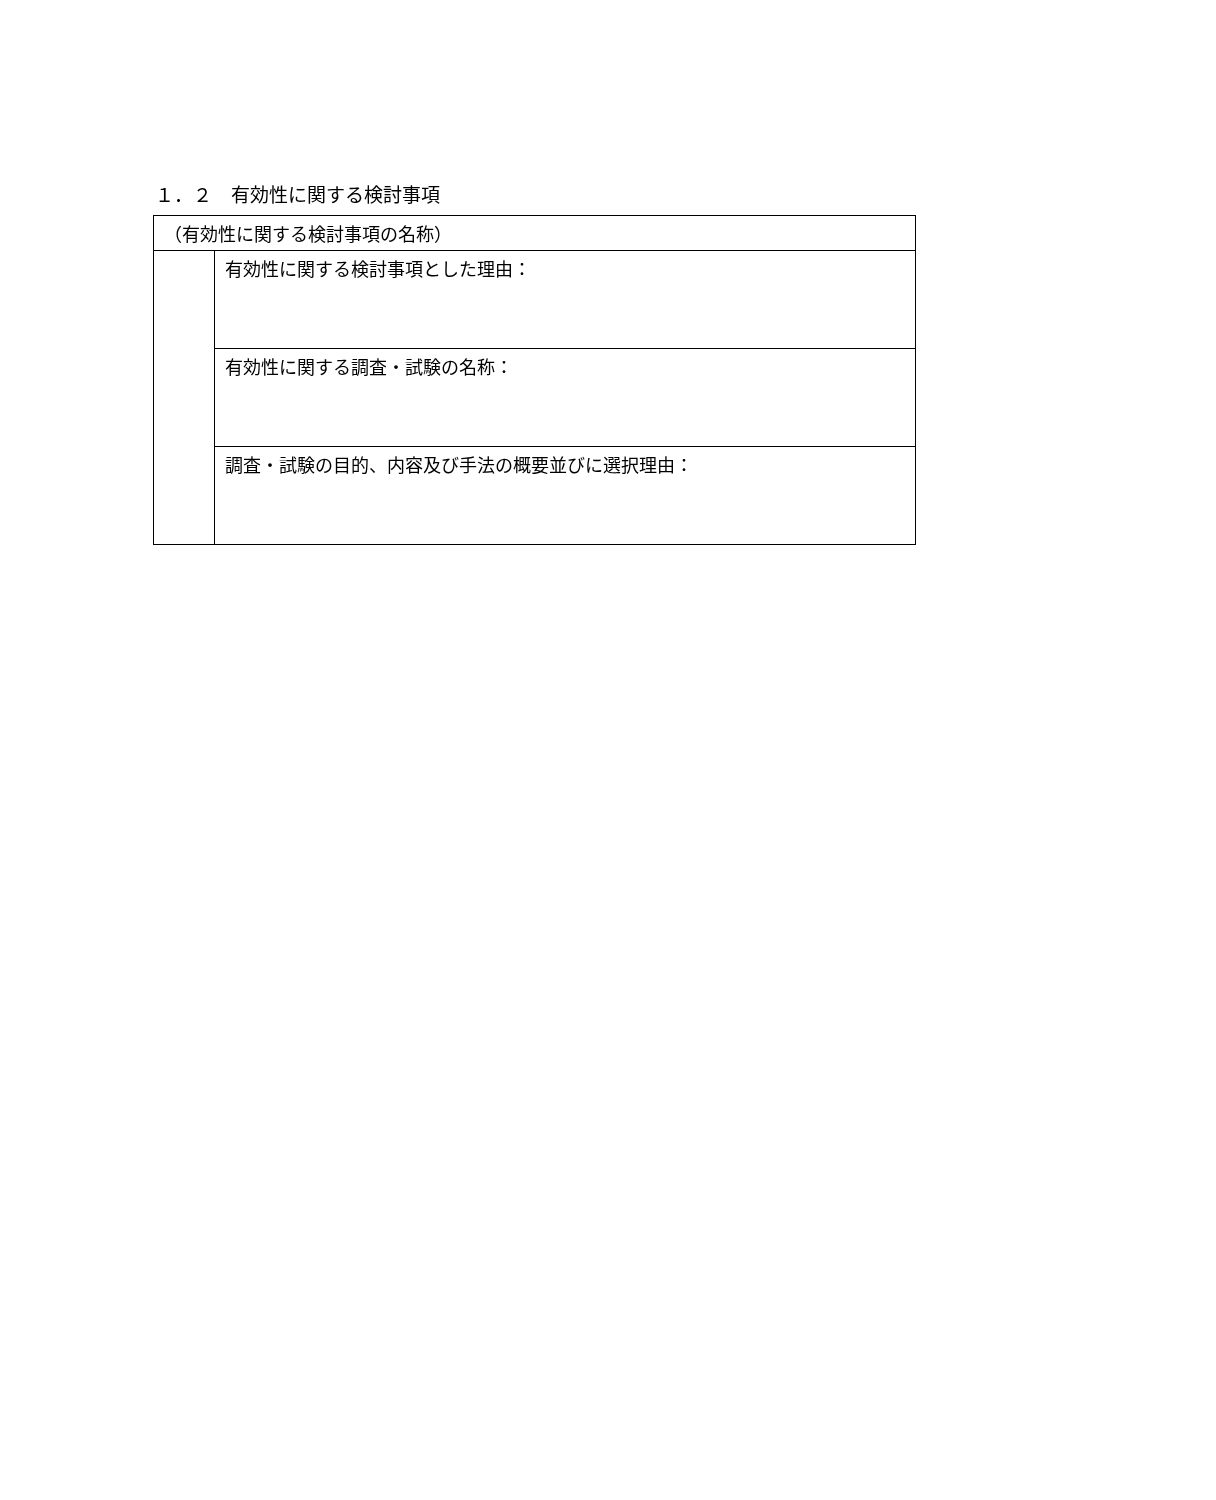１．２　有効性に関する検討事項
| （有効性に関する検討事項の名称） | |
| | 有効性に関する検討事項とした理由： |
| | 有効性に関する調査・試験の名称： |
| | 調査・試験の目的、内容及び手法の概要並びに選択理由： |